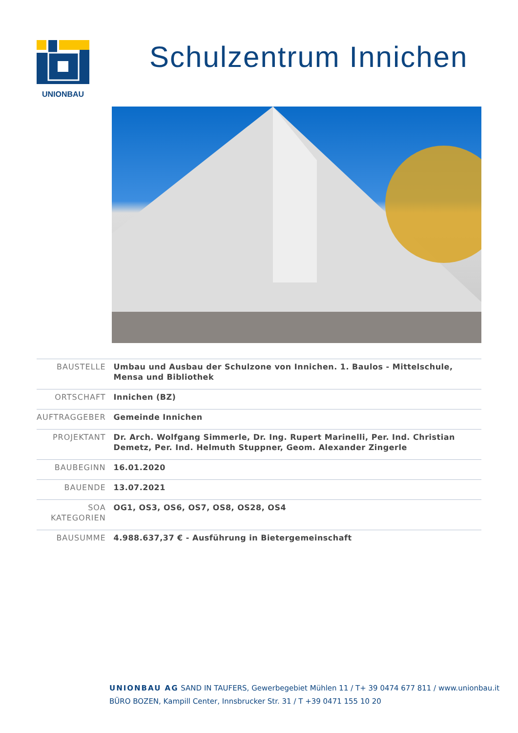UNIONBAU
Schulzentrum Innichen
| BAUSTELLE | Umbau und Ausbau der Schulzone von Innichen. 1. Baulos - Mittelschule, Mensa und Bibliothek |
| ORTSCHAFT | Innichen (BZ) |
| AUFTRAGGEBER | Gemeinde Innichen |
| PROJEKTANT | Dr. Arch. Wolfgang Simmerle, Dr. Ing. Rupert Marinelli, Per. Ind. Christian Demetz, Per. Ind. Helmuth Stuppner, Geom. Alexander Zingerle |
| BAUBEGINN | 16.01.2020 |
| BAUENDE | 13.07.2021 |
| SOA KATEGORIEN | OG1, OS3, OS6, OS7, OS8, OS28, OS4 |
| BAUSUMME | 4.988.637,37 € - Ausführung in Bietergemeinschaft |
UNIONBAU AG SAND IN TAUFERS, Gewerbegebiet Mühlen 11 / T+ 39 0474 677 811 / www.unionbau.it
BÜRO BOZEN, Kampill Center, Innsbrucker Str. 31 / T +39 0471 155 10 20